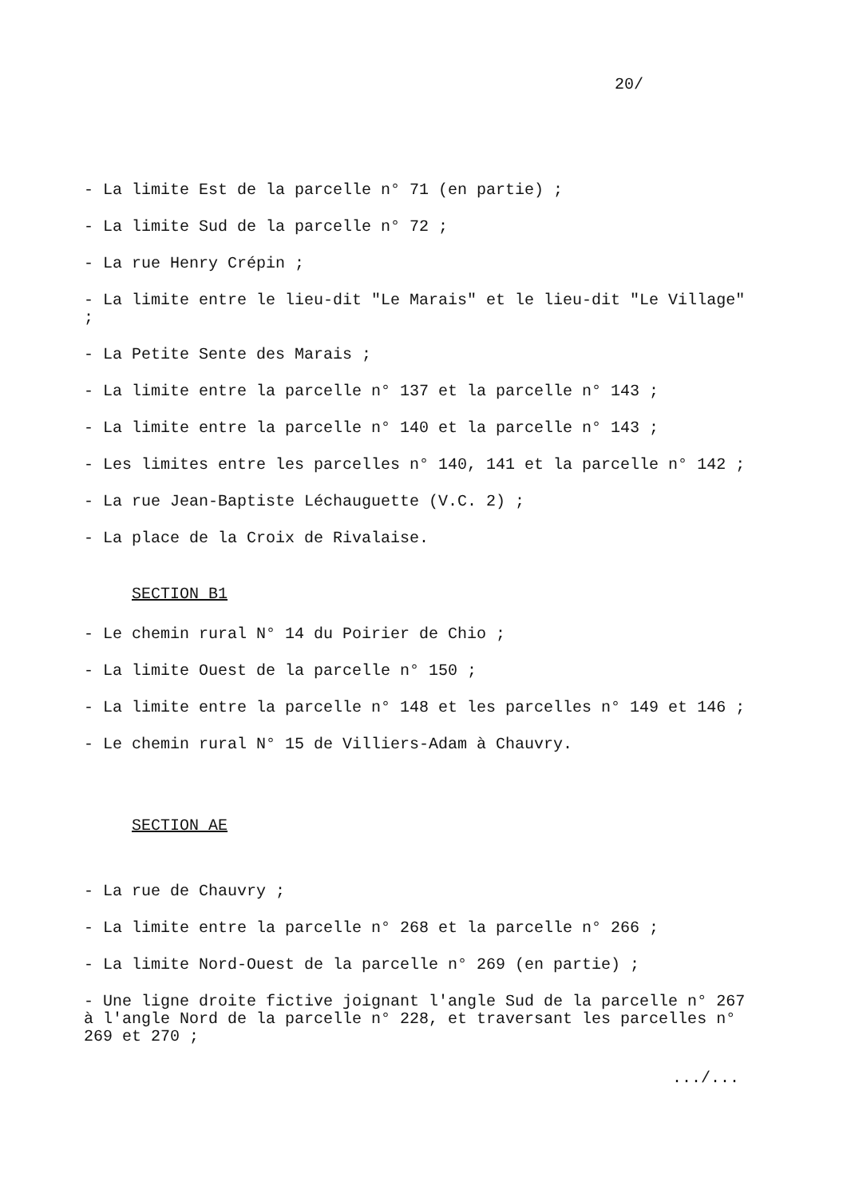20/
- La limite Est de la parcelle n° 71 (en partie) ;
- La limite Sud de la parcelle n° 72 ;
- La rue Henry Crépin ;
- La limite entre le lieu-dit "Le Marais" et le lieu-dit "Le Village" ;
- La Petite Sente des Marais ;
- La limite entre la parcelle n° 137 et la parcelle n° 143 ;
- La limite entre la parcelle n° 140 et la parcelle n° 143 ;
- Les limites entre les parcelles n° 140, 141 et la parcelle n° 142 ;
- La rue Jean-Baptiste Léchauguette (V.C. 2) ;
- La place de la Croix de Rivalaise.
SECTION B1
- Le chemin rural N° 14 du Poirier de Chio ;
- La limite Ouest de la parcelle n° 150 ;
- La limite entre la parcelle n° 148 et les parcelles n° 149 et 146 ;
- Le chemin rural N° 15 de Villiers-Adam à Chauvry.
SECTION AE
- La rue de Chauvry ;
- La limite entre la parcelle n° 268 et la parcelle n° 266 ;
- La limite Nord-Ouest de la parcelle n° 269 (en partie) ;
- Une ligne droite fictive joignant l'angle Sud de la parcelle n° 267 à l'angle Nord de la parcelle n° 228, et traversant les parcelles n° 269 et 270 ;
.../...